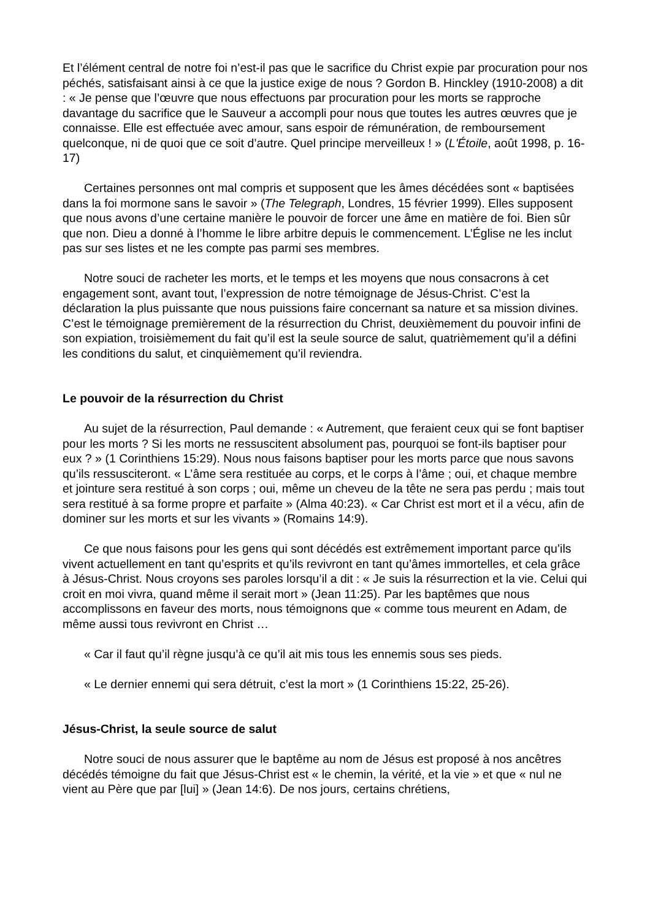Et l’élément central de notre foi n’est-il pas que le sacrifice du Christ expie par procuration pour nos péchés, satisfaisant ainsi à ce que la justice exige de nous ? Gordon B. Hinckley (1910-2008) a dit : « Je pense que l’œuvre que nous effectuons par procuration pour les morts se rapproche davantage du sacrifice que le Sauveur a accompli pour nous que toutes les autres œuvres que je connaisse. Elle est effectuée avec amour, sans espoir de rémunération, de remboursement quelconque, ni de quoi que ce soit d’autre. Quel principe merveilleux ! » (L'Étoile, août 1998, p. 16-17)
Certaines personnes ont mal compris et supposent que les âmes décédées sont « baptisées dans la foi mormone sans le savoir » (The Telegraph, Londres, 15 février 1999). Elles supposent que nous avons d’une certaine manière le pouvoir de forcer une âme en matière de foi. Bien sûr que non. Dieu a donné à l’homme le libre arbitre depuis le commencement. L’Église ne les inclut pas sur ses listes et ne les compte pas parmi ses membres.
Notre souci de racheter les morts, et le temps et les moyens que nous consacrons à cet engagement sont, avant tout, l’expression de notre témoignage de Jésus-Christ. C’est la déclaration la plus puissante que nous puissions faire concernant sa nature et sa mission divines. C’est le témoignage premièrement de la résurrection du Christ, deuxièmement du pouvoir infini de son expiation, troisièmement du fait qu’il est la seule source de salut, quatrièmement qu’il a défini les conditions du salut, et cinquièmement qu’il reviendra.
Le pouvoir de la résurrection du Christ
Au sujet de la résurrection, Paul demande : « Autrement, que feraient ceux qui se font baptiser pour les morts ? Si les morts ne ressuscitent absolument pas, pourquoi se font-ils baptiser pour eux ? » (1 Corinthiens 15:29). Nous nous faisons baptiser pour les morts parce que nous savons qu’ils ressusciteront. « L’âme sera restituée au corps, et le corps à l’âme ; oui, et chaque membre et jointure sera restitué à son corps ; oui, même un cheveu de la tête ne sera pas perdu ; mais tout sera restitué à sa forme propre et parfaite » (Alma 40:23). « Car Christ est mort et il a vécu, afin de dominer sur les morts et sur les vivants » (Romains 14:9).
Ce que nous faisons pour les gens qui sont décédés est extrêmement important parce qu’ils vivent actuellement en tant qu’esprits et qu’ils revivront en tant qu’âmes immortelles, et cela grâce à Jésus-Christ. Nous croyons ses paroles lorsqu’il a dit : « Je suis la résurrection et la vie. Celui qui croit en moi vivra, quand même il serait mort » (Jean 11:25). Par les baptêmes que nous accomplissons en faveur des morts, nous témoignons que « comme tous meurent en Adam, de même aussi tous revivront en Christ …
« Car il faut qu’il règne jusqu’à ce qu’il ait mis tous les ennemis sous ses pieds.
« Le dernier ennemi qui sera détruit, c’est la mort » (1 Corinthiens 15:22, 25-26).
Jésus-Christ, la seule source de salut
Notre souci de nous assurer que le baptême au nom de Jésus est proposé à nos ancêtres décédés témoigne du fait que Jésus-Christ est « le chemin, la vérité, et la vie » et que « nul ne vient au Père que par [lui] » (Jean 14:6). De nos jours, certains chrétiens,